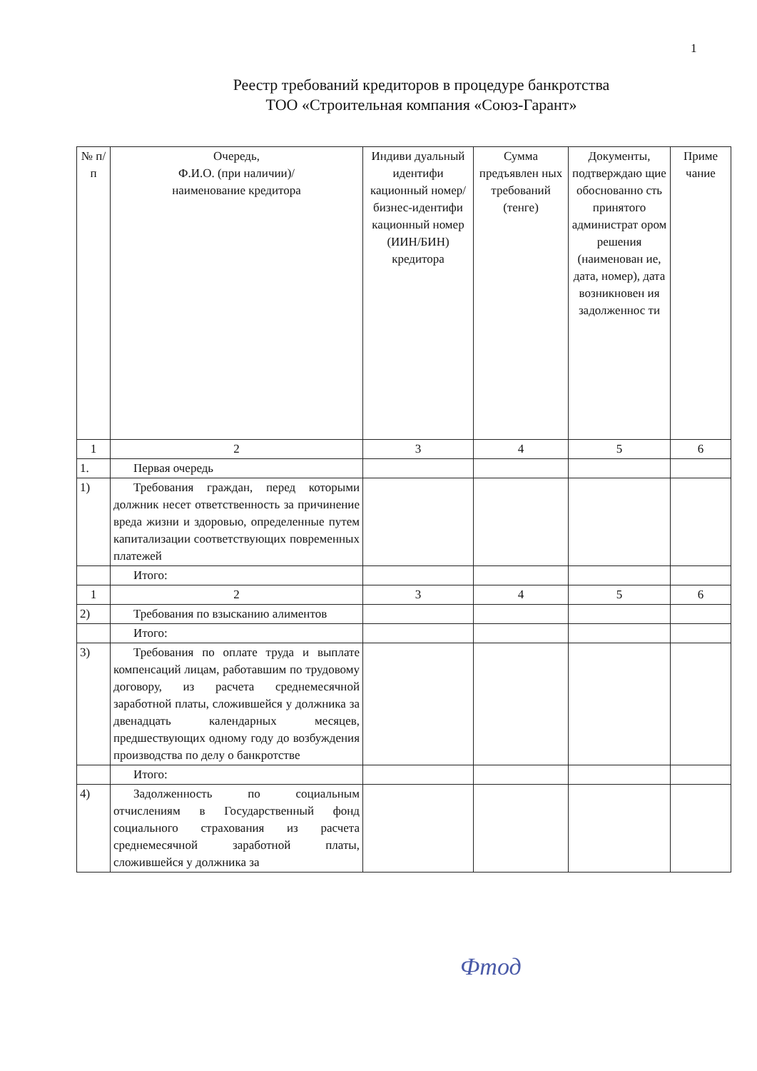1
Реестр требований кредиторов в процедуре банкротства
ТОО «Строительная компания «Союз-Гарант»
| № п/п | Очередь, Ф.И.О. (при наличии)/ наименование кредитора | Индиви дуальный идентифи кационный номер/ бизнес-идентифи кационный номер (ИИН/БИН) кредитора | Сумма предъявлен ных требований (тенге) | Документы, подтверждаю щие обоснованно сть принятого администрат ором решения (наименован ие, дата, номер), дата возникновен ия задолженнос ти | Приме чание |
| --- | --- | --- | --- | --- | --- |
| 1 | 2 | 3 | 4 | 5 | 6 |
| 1. | Первая очередь | | | | |
| 1) | Требования граждан, перед которыми должник несет ответственность за причинение вреда жизни и здоровью, определенные путем капитализации соответствующих повременных платежей | | | | |
| | Итого: | | | | |
| 1 | 2 | 3 | 4 | 5 | 6 |
| 2) | Требования по взысканию алиментов | | | | |
| | Итого: | | | | |
| 3) | Требования по оплате труда и выплате компенсаций лицам, работавшим по трудовому договору, из расчета среднемесячной заработной платы, сложившейся у должника за двенадцать календарных месяцев, предшествующих одному году до возбуждения производства по делу о банкротстве | | | | |
| | Итого: | | | | |
| 4) | Задолженность по социальным отчислениям в Государственный фонд социального страхования из расчета среднемесячной заработной платы, сложившейся у должника за | | | | |
Фтод